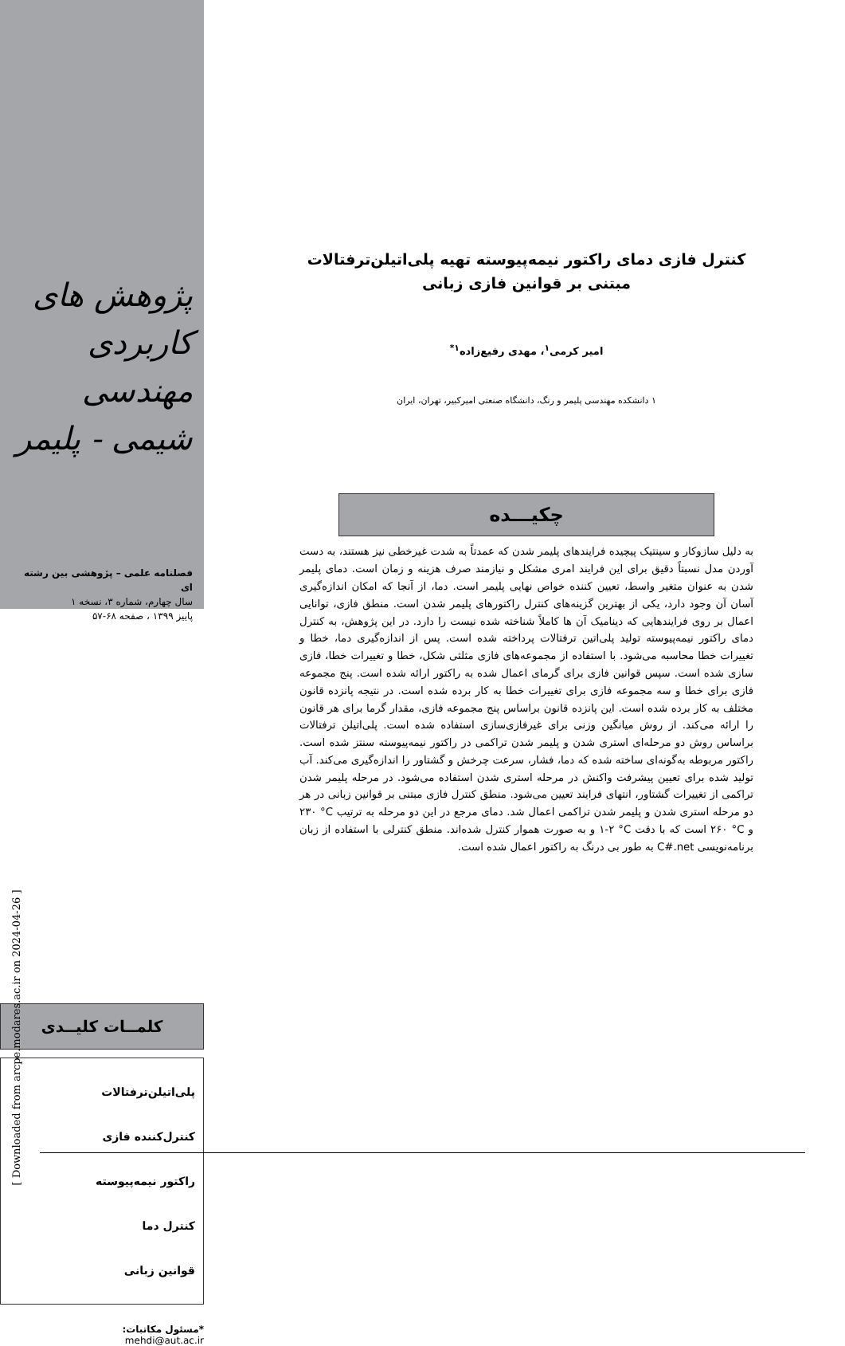[ Downloaded from arcpe.modares.ac.ir on 2024-04-26 ]
پژوهش های کاربردی
مهندسی شیمی - پلیمر
فصلنامه علمی – پژوهشی بین رشته ای
سال چهارم، شماره ۳، نسخه ۱
پاییز ۱۳۹۹ ، صفحه ۶۸-۵۷
کلمــات کلیــدی
پلی‌اتیلن‌ترفتالات
کنترل‌کننده فازی
راکتور نیمه‌پیوسته
کنترل دما
قوانین زبانی
*مسئول مکاتبات:
mehdi@aut.ac.ir
کنترل فازی دمای راکتور نیمه‌پیوسته تهیه پلی‌اتیلن‌ترفتالات مبتنی بر قوانین فازی زبانی
امیر کرمی<sup>۱</sup>، مهدی رفیع‌زاده<sup>۱*</sup>
۱ دانشکده مهندسی پلیمر و رنگ، دانشگاه صنعتی امیرکبیر، تهران، ایران
چکیـــده
به دلیل سازوکار و سینتیک پیچیده فرایندهای پلیمر شدن که عمدتاً به شدت غیرخطی نیز هستند، به دست آوردن مدل نسبتاً دقیق برای این فرایند امری مشکل و نیازمند صرف هزینه و زمان است. دمای پلیمر شدن به عنوان متغیر واسط، تعیین کننده خواص نهایی پلیمر است. دما، از آنجا که امکان اندازه‌گیری آسان آن وجود دارد، یکی از بهترین گزینه‌های کنترل راکتورهای پلیمر شدن است. منطق فازی، توانایی اعمال بر روی فرایندهایی که دینامیک آن ها کاملاً شناخته شده نیست را دارد. در این پژوهش، به کنترل دمای راکتور نیمه‌پیوسته تولید پلی‌اتین ترفتالات پرداخته شده است. پس از اندازه‌گیری دما، خطا و تغییرات خطا محاسبه می‌شود. با استفاده از مجموعه‌های فازی مثلثی شکل، خطا و تغییرات خطا، فازی سازی شده است. سپس قوانین فازی برای گرمای اعمال شده به راکتور ارائه شده است. پنج مجموعه فازی برای خطا و سه مجموعه فازی برای تغییرات خطا به کار برده شده است. در نتیجه پانزده قانون مختلف به کار برده شده است. این پانزده قانون براساس پنج مجموعه فازی، مقدار گرما برای هر قانون را ارائه می‌کند. از روش میانگین وزنی برای غیرفازی‌سازی استفاده شده است. پلی‌اتیلن ترفتالات براساس روش دو مرحله‌ای استری شدن و پلیمر شدن تراکمی در راکتور نیمه‌پیوسته سنتز شده است. راکتور مربوطه به‌گونه‌ای ساخته شده که دما، فشار، سرعت چرخش و گشتاور را اندازه‌گیری می‌کند. آب تولید شده برای تعیین پیشرفت واکنش در مرحله استری شدن استفاده می‌شود. در مرحله پلیمر شدن تراکمی از تغییرات گشتاور، انتهای فرایند تعیین می‌شود. منطق کنترل فازی مبتنی بر قوانین زبانی در هر دو مرحله استری شدن و پلیمر شدن تراکمی اعمال شد. دمای مرجع در این دو مرحله به ترتیب °C ۲۳۰ و °C ۲۶۰ است که با دقت °C ۲-۱ و به صورت هموار کنترل شده‌اند. منطق کنترلی با استفاده از زبان برنامه‌نویسی C#.net به طور بی درنگ به راکتور اعمال شده است.